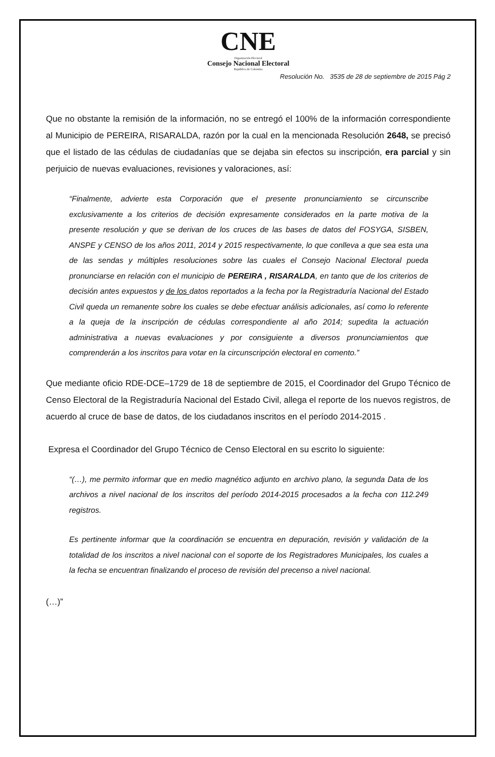CNE
Organización Electoral
Consejo Nacional Electoral
República de Colombia
Resolución No. 3535 de 28 de septiembre de 2015 Pág 2
Que no obstante la remisión de la información, no se entregó el 100% de la información correspondiente al Municipio de PEREIRA, RISARALDA, razón por la cual en la mencionada Resolución 2648, se precisó que el listado de las cédulas de ciudadanías que se dejaba sin efectos su inscripción, era parcial y sin perjuicio de nuevas evaluaciones, revisiones y valoraciones, así:
“Finalmente, advierte esta Corporación que el presente pronunciamiento se circunscribe exclusivamente a los criterios de decisión expresamente considerados en la parte motiva de la presente resolución y que se derivan de los cruces de las bases de datos del FOSYGA, SISBEN, ANSPE y CENSO de los años 2011, 2014 y 2015 respectivamente, lo que conlleva a que sea esta una de las sendas y múltiples resoluciones sobre las cuales el Consejo Nacional Electoral pueda pronunciarse en relación con el municipio de PEREIRA , RISARALDA, en tanto que de los criterios de decisión antes expuestos y de los datos reportados a la fecha por la Registraduría Nacional del Estado Civil queda un remanente sobre los cuales se debe efectuar análisis adicionales, así como lo referente a la queja de la inscripción de cédulas correspondiente al año 2014; supedita la actuación administrativa a nuevas evaluaciones y por consiguiente a diversos pronunciamientos que comprenderán a los inscritos para votar en la circunscripción electoral en comento.”
Que mediante oficio RDE-DCE–1729 de 18 de septiembre de 2015, el Coordinador del Grupo Técnico de Censo Electoral de la Registraduría Nacional del Estado Civil, allega el reporte de los nuevos registros, de acuerdo al cruce de base de datos, de los ciudadanos inscritos en el período 2014-2015 .
Expresa el Coordinador del Grupo Técnico de Censo Electoral en su escrito lo siguiente:
“(…), me permito informar que en medio magnético adjunto en archivo plano, la segunda Data de los archivos a nivel nacional de los inscritos del período 2014-2015 procesados a la fecha con 112.249 registros.
Es pertinente informar que la coordinación se encuentra en depuración, revisión y validación de la totalidad de los inscritos a nivel nacional con el soporte de los Registradores Municipales, los cuales a la fecha se encuentran finalizando el proceso de revisión del precenso a nivel nacional.
(…)”